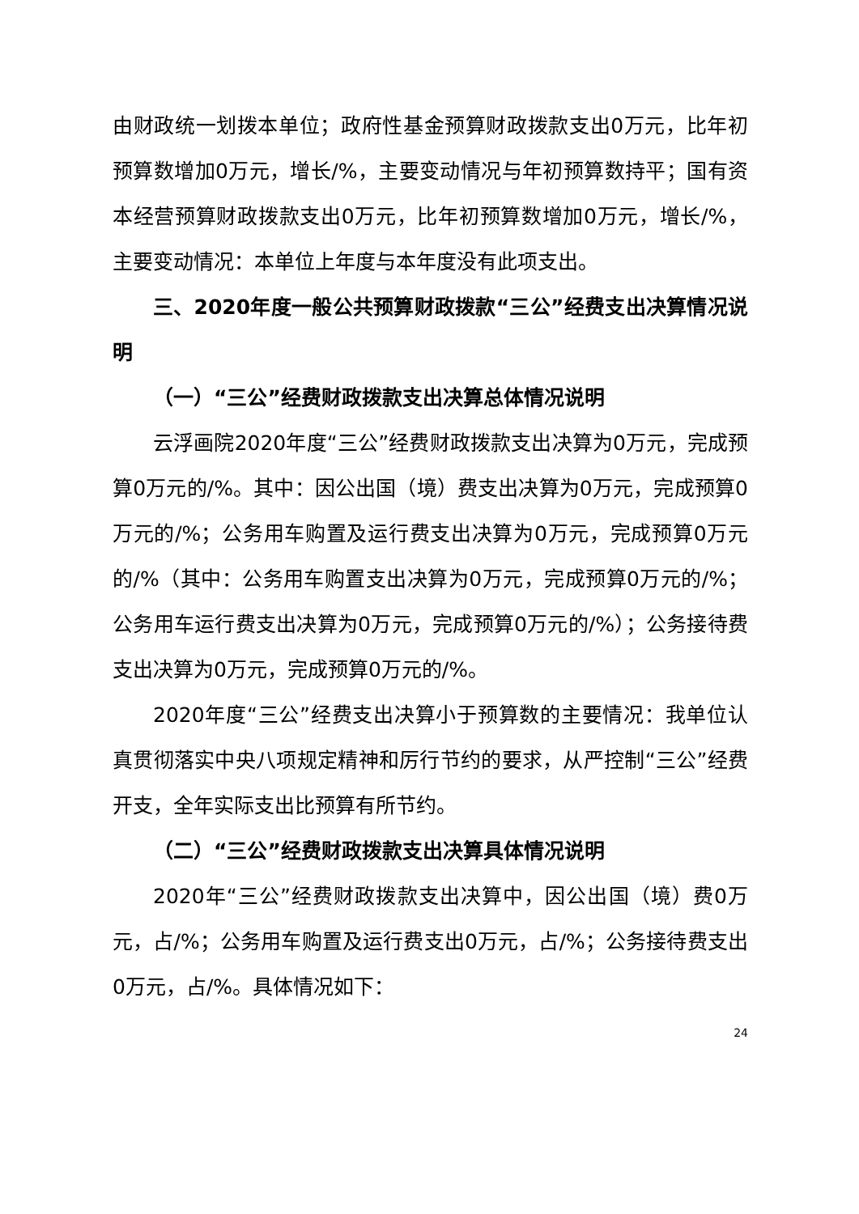由财政统一划拨本单位；政府性基金预算财政拨款支出0万元，比年初预算数增加0万元，增长/%，主要变动情况与年初预算数持平；国有资本经营预算财政拨款支出0万元，比年初预算数增加0万元，增长/%，主要变动情况：本单位上年度与本年度没有此项支出。
三、2020年度一般公共预算财政拨款“三公”经费支出决算情况说明
（一）“三公”经费财政拨款支出决算总体情况说明
云浮画院2020年度“三公”经费财政拨款支出决算为0万元，完成预算0万元的/%。其中：因公出国（境）费支出决算为0万元，完成预算0万元的/%；公务用车购置及运行费支出决算为0万元，完成预算0万元的/%（其中：公务用车购置支出决算为0万元，完成预算0万元的/%；公务用车运行费支出决算为0万元，完成预算0万元的/%）；公务接待费支出决算为0万元，完成预算0万元的/%。
2020年度“三公”经费支出决算小于预算数的主要情况：我单位认真贯彻落实中央八项规定精神和厉行节约的要求，从严控制“三公”经费开支，全年实际支出比预算有所节约。
（二）“三公”经费财政拨款支出决算具体情况说明
2020年“三公”经费财政拨款支出决算中，因公出国（境）费0万元，占/%；公务用车购置及运行费支出0万元，占/%；公务接待费支出0万元，占/%。具体情况如下：
24